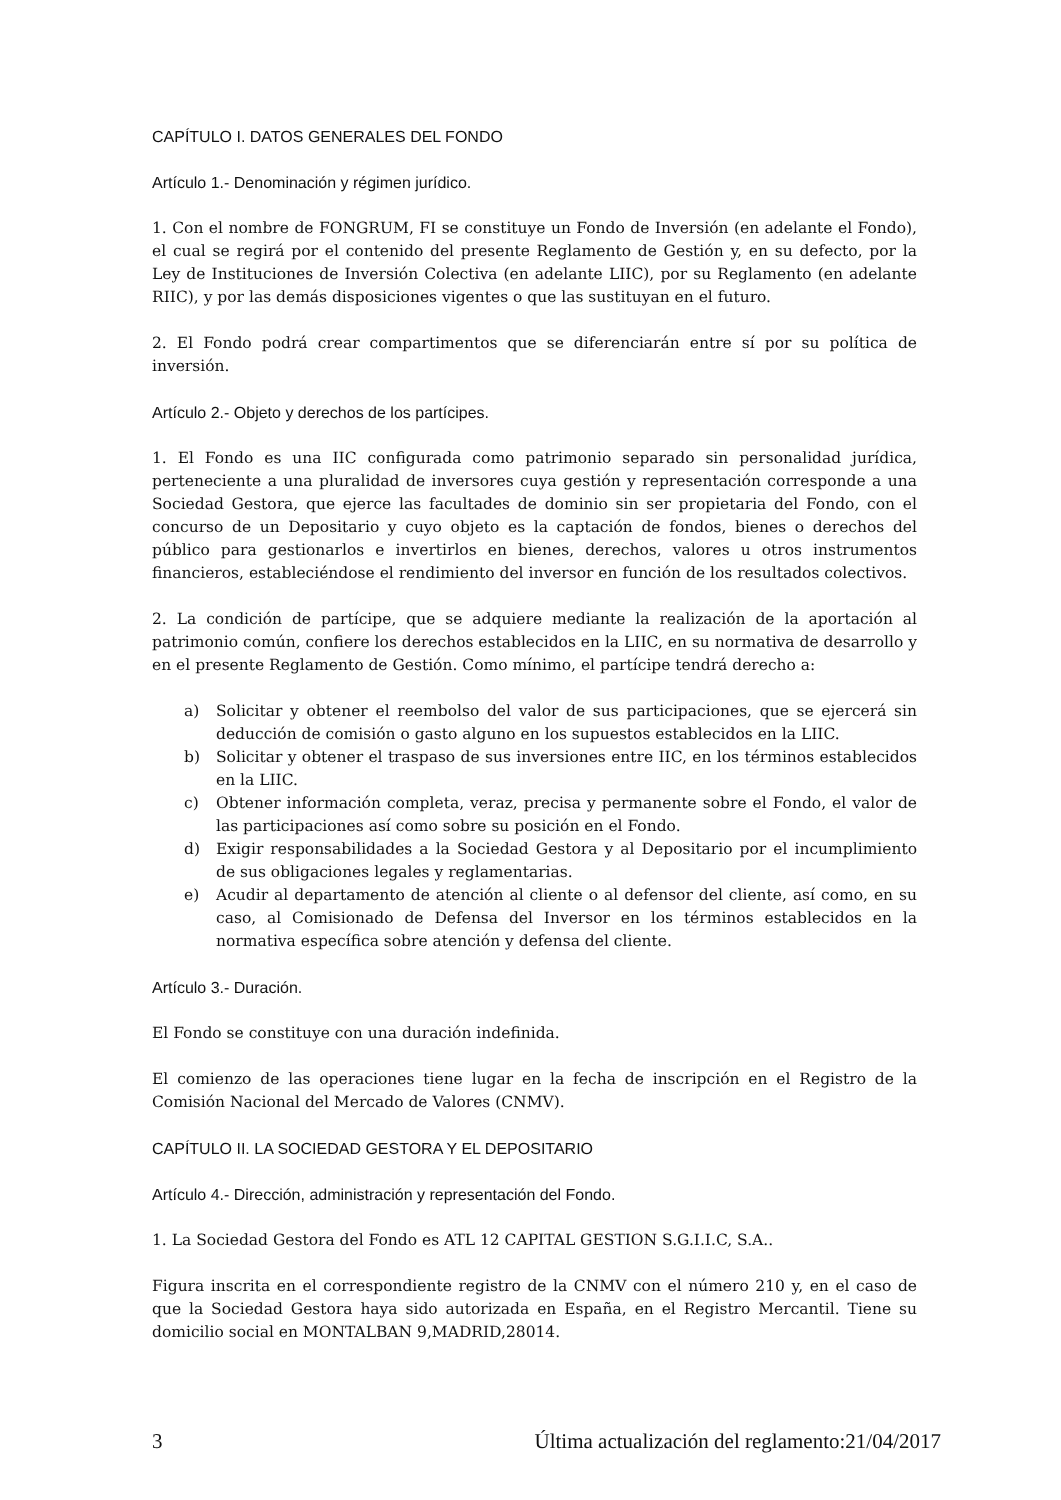CAPÍTULO I. DATOS GENERALES DEL FONDO
Artículo 1.- Denominación y régimen jurídico.
1. Con el nombre de FONGRUM, FI se constituye un Fondo de Inversión (en adelante el Fondo), el cual se regirá por el contenido del presente Reglamento de Gestión y, en su defecto, por la Ley de Instituciones de Inversión Colectiva (en adelante LIIC), por su Reglamento (en adelante RIIC), y por las demás disposiciones vigentes o que las sustituyan en el futuro.
2. El Fondo podrá crear compartimentos que se diferenciarán entre sí por su política de inversión.
Artículo 2.- Objeto y derechos de los partícipes.
1. El Fondo es una IIC configurada como patrimonio separado sin personalidad jurídica, perteneciente a una pluralidad de inversores cuya gestión y representación corresponde a una Sociedad Gestora, que ejerce las facultades de dominio sin ser propietaria del Fondo, con el concurso de un Depositario y cuyo objeto es la captación de fondos, bienes o derechos del público para gestionarlos e invertirlos en bienes, derechos, valores u otros instrumentos financieros, estableciéndose el rendimiento del inversor en función de los resultados colectivos.
2. La condición de partícipe, que se adquiere mediante la realización de la aportación al patrimonio común, confiere los derechos establecidos en la LIIC, en su normativa de desarrollo y en el presente Reglamento de Gestión. Como mínimo, el partícipe tendrá derecho a:
a) Solicitar y obtener el reembolso del valor de sus participaciones, que se ejercerá sin deducción de comisión o gasto alguno en los supuestos establecidos en la LIIC.
b) Solicitar y obtener el traspaso de sus inversiones entre IIC, en los términos establecidos en la LIIC.
c) Obtener información completa, veraz, precisa y permanente sobre el Fondo, el valor de las participaciones así como sobre su posición en el Fondo.
d) Exigir responsabilidades a la Sociedad Gestora y al Depositario por el incumplimiento de sus obligaciones legales y reglamentarias.
e) Acudir al departamento de atención al cliente o al defensor del cliente, así como, en su caso, al Comisionado de Defensa del Inversor en los términos establecidos en la normativa específica sobre atención y defensa del cliente.
Artículo 3.- Duración.
El Fondo se constituye con una duración indefinida.
El comienzo de las operaciones tiene lugar en la fecha de inscripción en el Registro de la Comisión Nacional del Mercado de Valores (CNMV).
CAPÍTULO II. LA SOCIEDAD GESTORA Y EL DEPOSITARIO
Artículo 4.- Dirección, administración y representación del Fondo.
1. La Sociedad Gestora del Fondo es ATL 12 CAPITAL GESTION S.G.I.I.C, S.A..
Figura inscrita en el correspondiente registro de la CNMV con el número 210 y, en el caso de que la Sociedad Gestora haya sido autorizada en España, en el Registro Mercantil. Tiene su domicilio social en MONTALBAN 9,MADRID,28014.
3 Última actualización del reglamento:21/04/2017